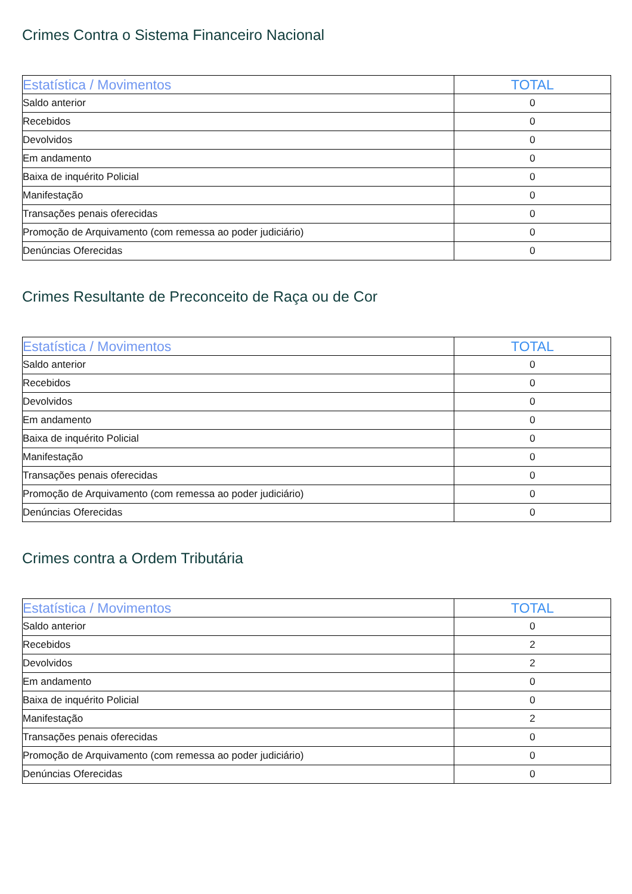Crimes Contra o Sistema Financeiro Nacional
| Estatística / Movimentos | TOTAL |
| --- | --- |
| Saldo anterior | 0 |
| Recebidos | 0 |
| Devolvidos | 0 |
| Em andamento | 0 |
| Baixa de inquérito Policial | 0 |
| Manifestação | 0 |
| Transações penais oferecidas | 0 |
| Promoção de Arquivamento (com remessa ao poder judiciário) | 0 |
| Denúncias Oferecidas | 0 |
Crimes Resultante de Preconceito de Raça ou de Cor
| Estatística / Movimentos | TOTAL |
| --- | --- |
| Saldo anterior | 0 |
| Recebidos | 0 |
| Devolvidos | 0 |
| Em andamento | 0 |
| Baixa de inquérito Policial | 0 |
| Manifestação | 0 |
| Transações penais oferecidas | 0 |
| Promoção de Arquivamento (com remessa ao poder judiciário) | 0 |
| Denúncias Oferecidas | 0 |
Crimes contra a Ordem Tributária
| Estatística / Movimentos | TOTAL |
| --- | --- |
| Saldo anterior | 0 |
| Recebidos | 2 |
| Devolvidos | 2 |
| Em andamento | 0 |
| Baixa de inquérito Policial | 0 |
| Manifestação | 2 |
| Transações penais oferecidas | 0 |
| Promoção de Arquivamento (com remessa ao poder judiciário) | 0 |
| Denúncias Oferecidas | 0 |